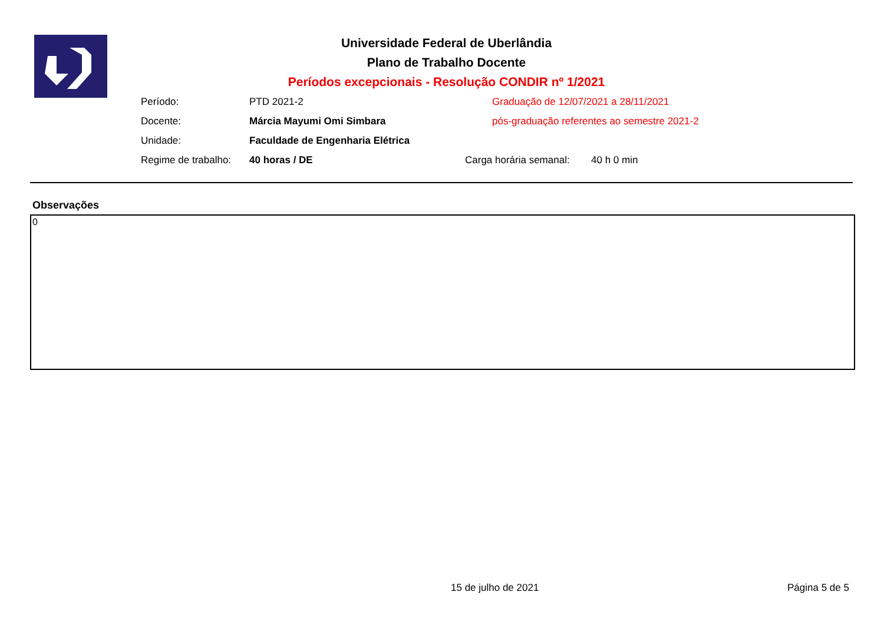Universidade Federal de Uberlândia
Plano de Trabalho Docente
Períodos excepcionais - Resolução CONDIR nº 1/2021
Período: PTD 2021-2 Graduação de 12/07/2021 a 28/11/2021
Docente: Márcia Mayumi Omi Simbara pós-graduação referentes ao semestre 2021-2
Unidade: Faculdade de Engenharia Elétrica
Regime de trabalho: 40 horas / DE Carga horária semanal: 40 h 0 min
Observações
0
15 de julho de 2021 Página 5 de 5